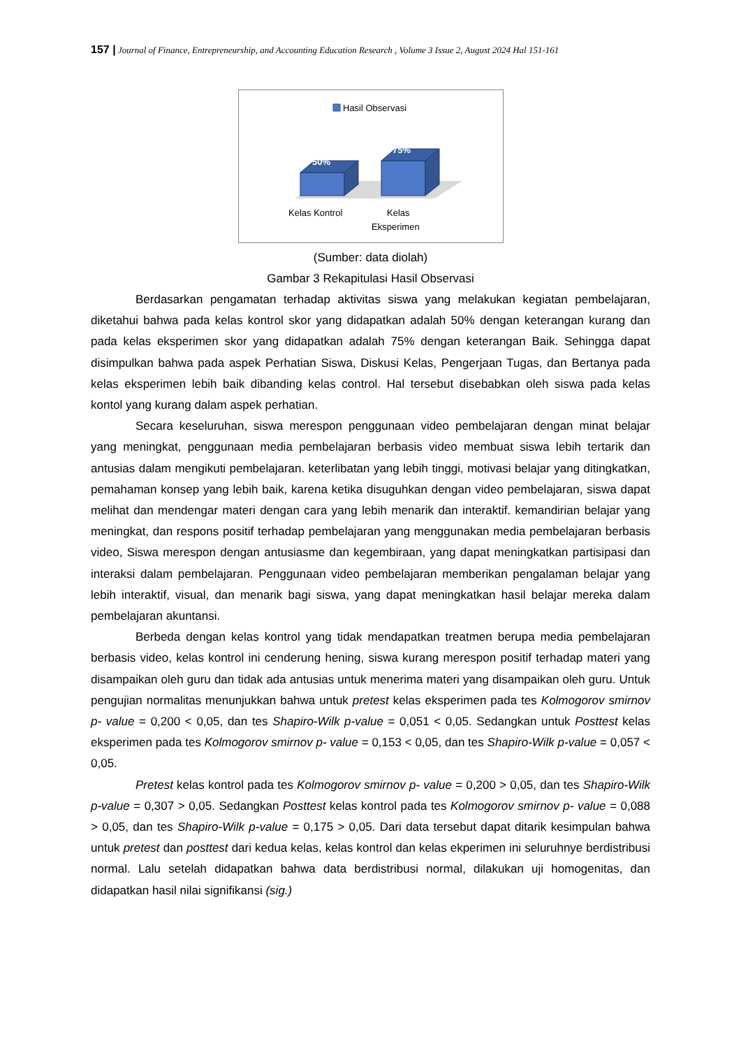157 | Journal of Finance, Entrepreneurship, and Accounting Education Research , Volume 3 Issue 2, August 2024 Hal 151-161
Hasil Observasi
50%
75%
Kelas Kontrol
Kelas
Eksperimen
(Sumber: data diolah)
Gambar 3 Rekapitulasi Hasil Observasi
Berdasarkan pengamatan terhadap aktivitas siswa yang melakukan kegiatan pembelajaran, diketahui bahwa pada kelas kontrol skor yang didapatkan adalah 50% dengan keterangan kurang dan pada kelas eksperimen skor yang didapatkan adalah 75% dengan keterangan Baik. Sehingga dapat disimpulkan bahwa pada aspek Perhatian Siswa, Diskusi Kelas, Pengerjaan Tugas, dan Bertanya pada kelas eksperimen lebih baik dibanding kelas control. Hal tersebut disebabkan oleh siswa pada kelas kontol yang kurang dalam aspek perhatian.
Secara keseluruhan, siswa merespon penggunaan video pembelajaran dengan minat belajar yang meningkat, penggunaan media pembelajaran berbasis video membuat siswa lebih tertarik dan antusias dalam mengikuti pembelajaran. keterlibatan yang lebih tinggi, motivasi belajar yang ditingkatkan, pemahaman konsep yang lebih baik, karena ketika disuguhkan dengan video pembelajaran, siswa dapat melihat dan mendengar materi dengan cara yang lebih menarik dan interaktif. kemandirian belajar yang meningkat, dan respons positif terhadap pembelajaran yang menggunakan media pembelajaran berbasis video, Siswa merespon dengan antusiasme dan kegembiraan, yang dapat meningkatkan partisipasi dan interaksi dalam pembelajaran. Penggunaan video pembelajaran memberikan pengalaman belajar yang lebih interaktif, visual, dan menarik bagi siswa, yang dapat meningkatkan hasil belajar mereka dalam pembelajaran akuntansi.
Berbeda dengan kelas kontrol yang tidak mendapatkan treatmen berupa media pembelajaran berbasis video, kelas kontrol ini cenderung hening, siswa kurang merespon positif terhadap materi yang disampaikan oleh guru dan tidak ada antusias untuk menerima materi yang disampaikan oleh guru. Untuk pengujian normalitas menunjukkan bahwa untuk pretest kelas eksperimen pada tes Kolmogorov smirnov p- value = 0,200 < 0,05, dan tes Shapiro-Wilk p-value = 0,051 < 0,05. Sedangkan untuk Posttest kelas eksperimen pada tes Kolmogorov smirnov p- value = 0,153 < 0,05, dan tes Shapiro-Wilk p-value = 0,057 < 0,05.
Pretest kelas kontrol pada tes Kolmogorov smirnov p- value = 0,200 > 0,05, dan tes Shapiro-Wilk p-value = 0,307 > 0,05. Sedangkan Posttest kelas kontrol pada tes Kolmogorov smirnov p- value = 0,088 > 0,05, dan tes Shapiro-Wilk p-value = 0,175 > 0,05. Dari data tersebut dapat ditarik kesimpulan bahwa untuk pretest dan posttest dari kedua kelas, kelas kontrol dan kelas ekperimen ini seluruhnye berdistribusi normal. Lalu setelah didapatkan bahwa data berdistribusi normal, dilakukan uji homogenitas, dan didapatkan hasil nilai signifikansi (sig.)